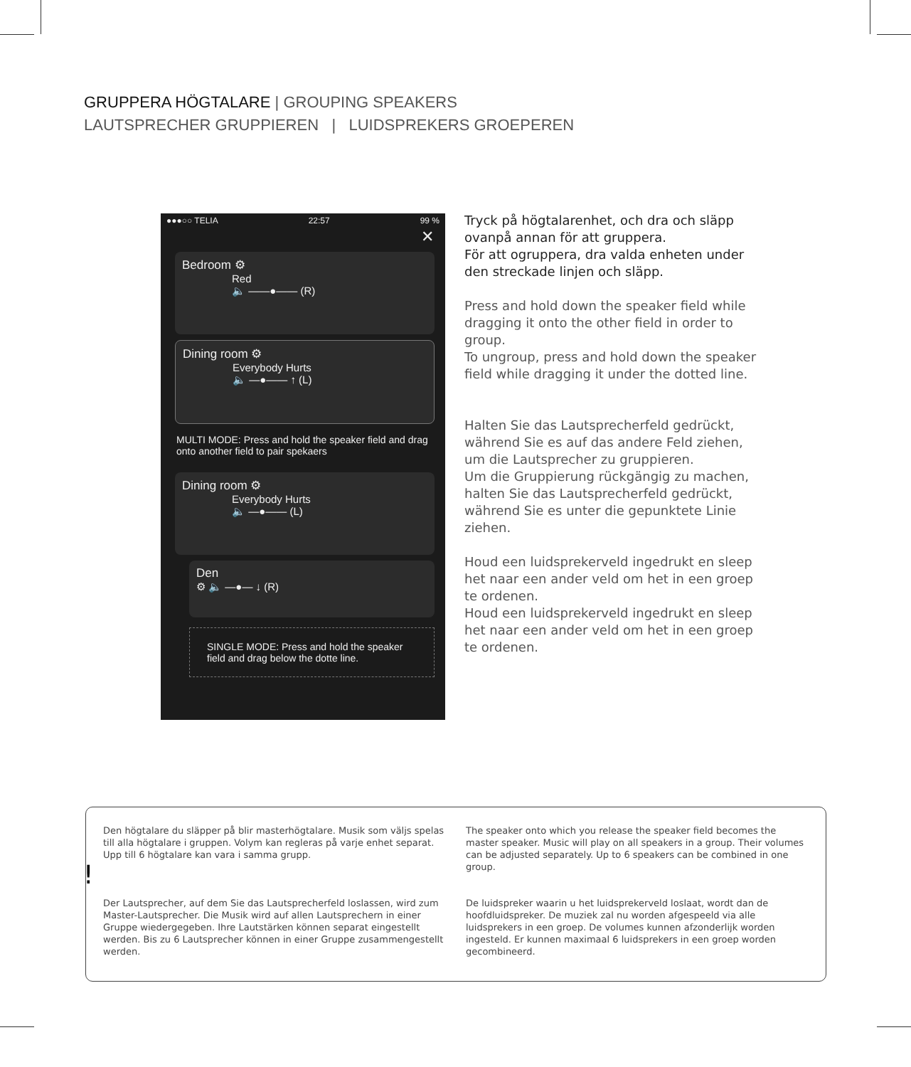GRUPPERA HÖGTALARE | GROUPING SPEAKERS
LAUTSPRECHER GRUPPIEREN | LUIDSPREKERS GROEPEREN
●●●○○ TELIA 22:57 99 %
✕
Bedroom ⚙
Red
🔈 ——●—— (R)
Dining room ⚙
Everybody Hurts
🔈 —●—— ↑ (L)
MULTI MODE: Press and hold the speaker field and drag onto another field to pair spekaers
Dining room ⚙
Everybody Hurts
🔈 —●—— (L)
Den
⚙ 🔈 —●— ↓ (R)
SINGLE MODE: Press and hold the speaker field and drag below the dotte line.
Tryck på högtalarenhet, och dra och släpp ovanpå annan för att gruppera.
För att ogruppera, dra valda enheten under den streckade linjen och släpp.
Press and hold down the speaker field while dragging it onto the other field in order to group.
To ungroup, press and hold down the speaker field while dragging it under the dotted line.
Halten Sie das Lautsprecherfeld gedrückt, während Sie es auf das andere Feld ziehen, um die Lautsprecher zu gruppieren.
Um die Gruppierung rückgängig zu machen, halten Sie das Lautsprecherfeld gedrückt, während Sie es unter die gepunktete Linie ziehen.
Houd een luidsprekerveld ingedrukt en sleep het naar een ander veld om het in een groep te ordenen.
Houd een luidsprekerveld ingedrukt en sleep het naar een ander veld om het in een groep te ordenen.
!
Den högtalare du släpper på blir masterhögtalare. Musik som väljs spelas till alla högtalare i gruppen. Volym kan regleras på varje enhet separat. Upp till 6 högtalare kan vara i samma grupp.
The speaker onto which you release the speaker field becomes the master speaker. Music will play on all speakers in a group. Their volumes can be adjusted separately. Up to 6 speakers can be combined in one group.
Der Lautsprecher, auf dem Sie das Lautsprecherfeld loslassen, wird zum Master-Lautsprecher. Die Musik wird auf allen Lautsprechern in einer Gruppe wiedergegeben. Ihre Lautstärken können separat eingestellt werden. Bis zu 6 Lautsprecher können in einer Gruppe zusammengestellt werden.
De luidspreker waarin u het luidsprekerveld loslaat, wordt dan de hoofdluidspreker. De muziek zal nu worden afgespeeld via alle luidsprekers in een groep. De volumes kunnen afzonderlijk worden ingesteld. Er kunnen maximaal 6 luidsprekers in een groep worden gecombineerd.